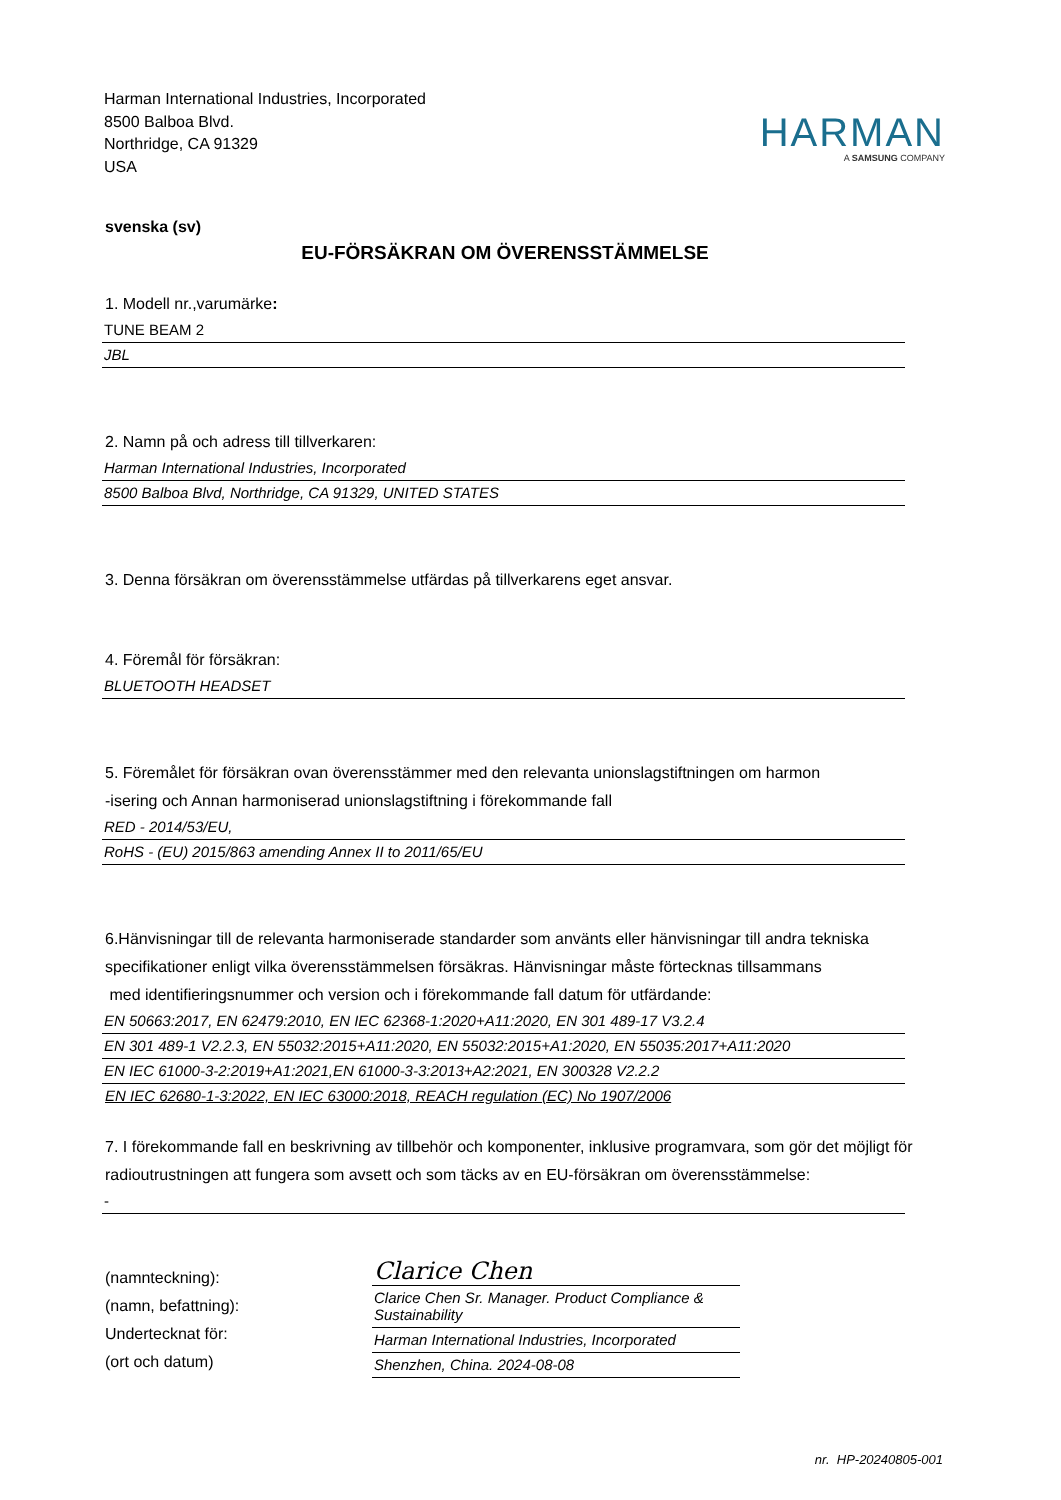Harman International Industries, Incorporated
8500 Balboa Blvd.
Northridge, CA 91329
USA
HARMAN
A SAMSUNG COMPANY
svenska (sv)
EU-FÖRSÄKRAN OM ÖVERENSSTÄMMELSE
1. Modell nr.,varumärke:
TUNE BEAM 2
JBL
2. Namn på och adress till tillverkaren:
Harman International Industries, Incorporated
8500 Balboa Blvd, Northridge, CA 91329, UNITED STATES
3. Denna försäkran om överensstämmelse utfärdas på tillverkarens eget ansvar.
4. Föremål för försäkran:
BLUETOOTH HEADSET
5. Föremålet för försäkran ovan överensstämmer med den relevanta unionslagstiftningen om harmon
-isering och Annan harmoniserad unionslagstiftning i förekommande fall
RED - 2014/53/EU,
RoHS - (EU) 2015/863 amending Annex II to 2011/65/EU
6.Hänvisningar till de relevanta harmoniserade standarder som använts eller hänvisningar till andra tekniska specifikationer enligt vilka överensstämmelsen försäkras. Hänvisningar måste förtecknas tillsammans
med identifieringsnummer och version och i förekommande fall datum för utfärdande:
EN 50663:2017, EN 62479:2010, EN IEC 62368-1:2020+A11:2020, EN 301 489-17 V3.2.4
EN 301 489-1 V2.2.3, EN 55032:2015+A11:2020, EN 55032:2015+A1:2020, EN 55035:2017+A11:2020
EN IEC 61000-3-2:2019+A1:2021,EN 61000-3-3:2013+A2:2021, EN 300328 V2.2.2
EN IEC 62680-1-3:2022, EN IEC 63000:2018, REACH regulation (EC) No 1907/2006
7. I förekommande fall en beskrivning av tillbehör och komponenter, inklusive programvara, som gör det möjligt för radioutrustningen att fungera som avsett och som täcks av en EU-försäkran om överensstämmelse:
-
(namnteckning):
(namn, befattning):
Undertecknat för:
(ort och datum)
Clarice Chen
Clarice Chen Sr. Manager. Product Compliance & Sustainability
Harman International Industries, Incorporated
Shenzhen, China. 2024-08-08
nr. HP-20240805-001